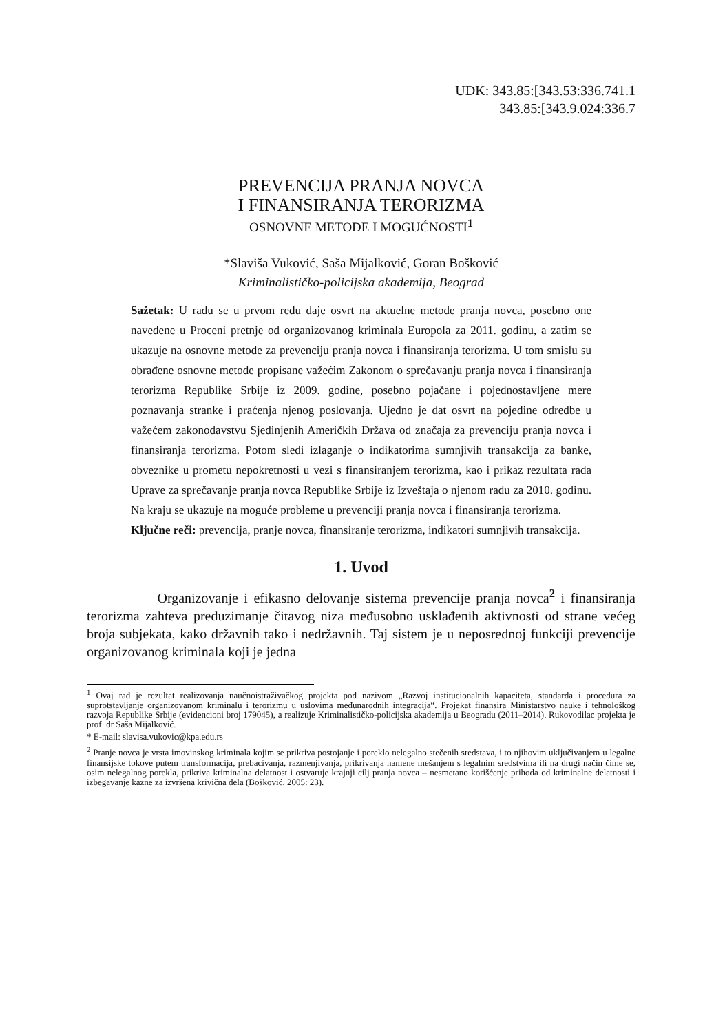UDK: 343.85:[343.53:336.741.1
343.85:[343.9.024:336.7
PREVENCIJA PRANJA NOVCA
I FINANSIRANJA TERORIZMA
OSNOVNE METODE I MOGUĆNOSTI<sup>1</sup>
*Slaviša Vuković, Saša Mijalković, Goran Bošković
Kriminalističko-policijska akademija, Beograd
Sažetak: U radu se u prvom redu daje osvrt na aktuelne metode pranja novca, posebno one navedene u Proceni pretnje od organizovanog kriminala Europola za 2011. godinu, a zatim se ukazuje na osnovne metode za prevenciju pranja novca i finansiranja terorizma. U tom smislu su obrađene osnovne metode propisane važećim Zakonom o sprečavanju pranja novca i finansiranja terorizma Republike Srbije iz 2009. godine, posebno pojačane i pojednostavljene mere poznavanja stranke i praćenja njenog poslovanja. Ujedno je dat osvrt na pojedine odredbe u važećem zakonodavstvu Sjedinjenih Američkih Država od značaja za prevenciju pranja novca i finansiranja terorizma. Potom sledi izlaganje o indikatorima sumnjivih transakcija za banke, obveznike u prometu nepokretnosti u vezi s finansiranjem terorizma, kao i prikaz rezultata rada Uprave za sprečavanje pranja novca Republike Srbije iz Izveštaja o njenom radu za 2010. godinu. Na kraju se ukazuje na moguće probleme u prevenciji pranja novca i finansiranja terorizma.
Ključne reči: prevencija, pranje novca, finansiranje terorizma, indikatori sumnjivih transakcija.
1. Uvod
Organizovanje i efikasno delovanje sistema prevencije pranja novca<sup>2</sup> i finansiranja terorizma zahteva preduzimanje čitavog niza međusobno usklađenih aktivnosti od strane većeg broja subjekata, kako državnih tako i nedržavnih. Taj sistem je u neposrednoj funkciji prevencije organizovanog kriminala koji je jedna
<sup>1</sup> Ovaj rad je rezultat realizovanja naučnoistraživačkog projekta pod nazivom „Razvoj institucionalnih kapaciteta, standarda i procedura za suprotstavljanje organizovanom kriminalu i terorizmu u uslovima međunarodnih integracija“. Projekat finansira Ministarstvo nauke i tehnološkog razvoja Republike Srbije (evidencioni broj 179045), a realizuje Kriminalističko-policijska akademija u Beogradu (2011–2014). Rukovodilac projekta je prof. dr Saša Mijalković.
* E-mail: slavisa.vukovic@kpa.edu.rs
<sup>2</sup> Pranje novca je vrsta imovinskog kriminala kojim se prikriva postojanje i poreklo nelegalno stečenih sredstava, i to njihovim uključivanjem u legalne finansijske tokove putem transformacija, prebacivanja, razmenjivanja, prikrivanja namene mešanjem s legalnim sredstvima ili na drugi način čime se, osim nelegalnog porekla, prikriva kriminalna delatnost i ostvaruje krajnji cilj pranja novca – nesmetano korišćenje prihoda od kriminalne delatnosti i izbegavanje kazne za izvršena krivična dela (Bošković, 2005: 23).